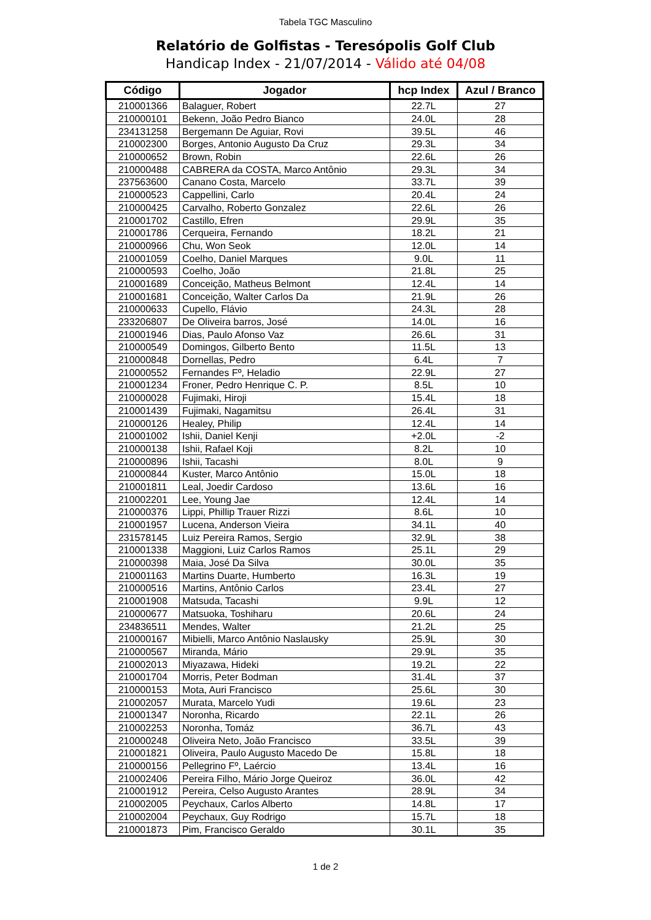Tabela TGC Masculino
Relatório de Golfistas - Teresópolis Golf Club
Handicap Index - 21/07/2014 - Válido até 04/08
| Código | Jogador | hcp Index | Azul / Branco |
| --- | --- | --- | --- |
| 210001366 | Balaguer, Robert | 22.7L | 27 |
| 210000101 | Bekenn, João Pedro Bianco | 24.0L | 28 |
| 234131258 | Bergemann De Aguiar, Rovi | 39.5L | 46 |
| 210002300 | Borges, Antonio Augusto Da Cruz | 29.3L | 34 |
| 210000652 | Brown, Robin | 22.6L | 26 |
| 210000488 | CABRERA da COSTA, Marco Antônio | 29.3L | 34 |
| 237563600 | Canano Costa, Marcelo | 33.7L | 39 |
| 210000523 | Cappellini, Carlo | 20.4L | 24 |
| 210000425 | Carvalho, Roberto Gonzalez | 22.6L | 26 |
| 210001702 | Castillo, Efren | 29.9L | 35 |
| 210001786 | Cerqueira, Fernando | 18.2L | 21 |
| 210000966 | Chu, Won Seok | 12.0L | 14 |
| 210001059 | Coelho, Daniel Marques | 9.0L | 11 |
| 210000593 | Coelho, João | 21.8L | 25 |
| 210001689 | Conceição, Matheus Belmont | 12.4L | 14 |
| 210001681 | Conceição, Walter Carlos Da | 21.9L | 26 |
| 210000633 | Cupello, Flávio | 24.3L | 28 |
| 233206807 | De Oliveira barros, José | 14.0L | 16 |
| 210001946 | Dias, Paulo Afonso Vaz | 26.6L | 31 |
| 210000549 | Domingos, Gilberto Bento | 11.5L | 13 |
| 210000848 | Dornellas, Pedro | 6.4L | 7 |
| 210000552 | Fernandes Fº, Heladio | 22.9L | 27 |
| 210001234 | Froner, Pedro Henrique C. P. | 8.5L | 10 |
| 210000028 | Fujimaki, Hiroji | 15.4L | 18 |
| 210001439 | Fujimaki, Nagamitsu | 26.4L | 31 |
| 210000126 | Healey, Philip | 12.4L | 14 |
| 210001002 | Ishii, Daniel Kenji | +2.0L | -2 |
| 210000138 | Ishii, Rafael Koji | 8.2L | 10 |
| 210000896 | Ishii, Tacashi | 8.0L | 9 |
| 210000844 | Kuster, Marco Antônio | 15.0L | 18 |
| 210001811 | Leal, Joedir Cardoso | 13.6L | 16 |
| 210002201 | Lee, Young Jae | 12.4L | 14 |
| 210000376 | Lippi, Phillip Trauer Rizzi | 8.6L | 10 |
| 210001957 | Lucena, Anderson Vieira | 34.1L | 40 |
| 231578145 | Luiz Pereira Ramos, Sergio | 32.9L | 38 |
| 210001338 | Maggioni, Luiz Carlos Ramos | 25.1L | 29 |
| 210000398 | Maia, José Da Silva | 30.0L | 35 |
| 210001163 | Martins Duarte, Humberto | 16.3L | 19 |
| 210000516 | Martins, Antônio Carlos | 23.4L | 27 |
| 210001908 | Matsuda, Tacashi | 9.9L | 12 |
| 210000677 | Matsuoka, Toshiharu | 20.6L | 24 |
| 234836511 | Mendes, Walter | 21.2L | 25 |
| 210000167 | Mibielli, Marco Antônio Naslausky | 25.9L | 30 |
| 210000567 | Miranda, Mário | 29.9L | 35 |
| 210002013 | Miyazawa, Hideki | 19.2L | 22 |
| 210001704 | Morris, Peter Bodman | 31.4L | 37 |
| 210000153 | Mota, Auri Francisco | 25.6L | 30 |
| 210002057 | Murata, Marcelo Yudi | 19.6L | 23 |
| 210001347 | Noronha, Ricardo | 22.1L | 26 |
| 210002253 | Noronha, Tomáz | 36.7L | 43 |
| 210000248 | Oliveira Neto, João Francisco | 33.5L | 39 |
| 210001821 | Oliveira, Paulo Augusto Macedo De | 15.8L | 18 |
| 210000156 | Pellegrino Fº, Laércio | 13.4L | 16 |
| 210002406 | Pereira Filho, Mário Jorge Queiroz | 36.0L | 42 |
| 210001912 | Pereira, Celso Augusto Arantes | 28.9L | 34 |
| 210002005 | Peychaux, Carlos Alberto | 14.8L | 17 |
| 210002004 | Peychaux, Guy Rodrigo | 15.7L | 18 |
| 210001873 | Pim, Francisco Geraldo | 30.1L | 35 |
1 de 2